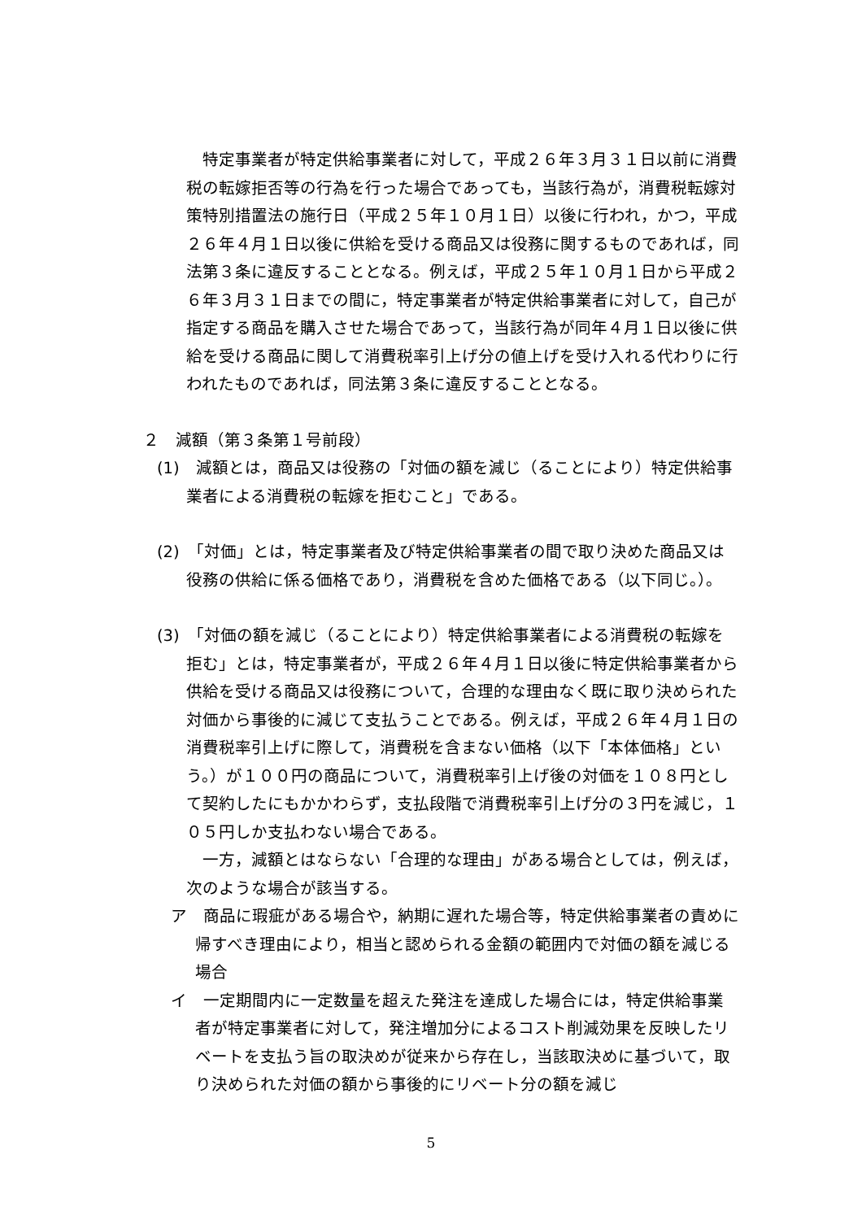特定事業者が特定供給事業者に対して，平成２６年３月３１日以前に消費税の転嫁拒否等の行為を行った場合であっても，当該行為が，消費税転嫁対策特別措置法の施行日（平成２５年１０月１日）以後に行われ，かつ，平成２６年４月１日以後に供給を受ける商品又は役務に関するものであれば，同法第３条に違反することとなる。例えば，平成２５年１０月１日から平成２６年３月３１日までの間に，特定事業者が特定供給事業者に対して，自己が指定する商品を購入させた場合であって，当該行為が同年４月１日以後に供給を受ける商品に関して消費税率引上げ分の値上げを受け入れる代わりに行われたものであれば，同法第３条に違反することとなる。
２　減額（第３条第１号前段）
(1)　減額とは，商品又は役務の「対価の額を減じ（ることにより）特定供給事業者による消費税の転嫁を拒むこと」である。
(2)　「対価」とは，特定事業者及び特定供給事業者の間で取り決めた商品又は役務の供給に係る価格であり，消費税を含めた価格である（以下同じ。）。
(3)　「対価の額を減じ（ることにより）特定供給事業者による消費税の転嫁を拒む」とは，特定事業者が，平成２６年４月１日以後に特定供給事業者から供給を受ける商品又は役務について，合理的な理由なく既に取り決められた対価から事後的に減じて支払うことである。例えば，平成２６年４月１日の消費税率引上げに際して，消費税を含まない価格（以下「本体価格」という。）が１００円の商品について，消費税率引上げ後の対価を１０８円として契約したにもかかわらず，支払段階で消費税率引上げ分の３円を減じ，１０５円しか支払わない場合である。
一方，減額とはならない「合理的な理由」がある場合としては，例えば，次のような場合が該当する。
ア　商品に瑕疵がある場合や，納期に遅れた場合等，特定供給事業者の責めに帰すべき理由により，相当と認められる金額の範囲内で対価の額を減じる場合
イ　一定期間内に一定数量を超えた発注を達成した場合には，特定供給事業者が特定事業者に対して，発注増加分によるコスト削減効果を反映したリベートを支払う旨の取決めが従来から存在し，当該取決めに基づいて，取り決められた対価の額から事後的にリベート分の額を減じ
5